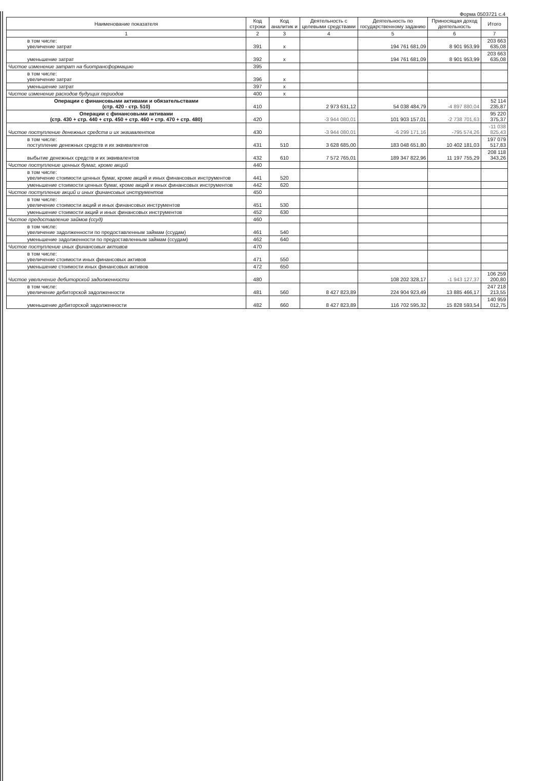Форма 0503721 с.4
| Наименование показателя | Код строки | Код аналитик и | Деятельность с целевыми средствами | Деятельность по государственному заданию | Приносящая доход деятельность | Итого |
| --- | --- | --- | --- | --- | --- | --- |
| 1 | 2 | 3 | 4 | 5 | 6 | 7 |
| в том числе: увеличение затрат | 391 | x | | 194 761 681,09 | 8 901 953,99 | 203 663 635,08 |
| уменьшение затрат | 392 | x | | 194 761 681,09 | 8 901 953,99 | 203 663 635,08 |
| Чистое изменение затрат на биотрансформацию | 395 | | | | | |
| в том числе: увеличение затрат | 396 | x | | | | |
| уменьшение затрат | 397 | x | | | | |
| Чистое изменение расходов будущих периодов | 400 | x | | | | |
| Операции с финансовыми активами и обязательствами (стр. 420 - стр. 510) | 410 | | 2 973 631,12 | 54 038 484,79 | -4 897 880,04 | 52 114 235,87 |
| Операции с финансовыми активами (стр. 430 + стр. 440 + стр. 450 + стр. 460 + стр. 470 + стр. 480) | 420 | | -3 944 080,01 | 101 903 157,01 | -2 738 701,63 | 95 220 375,37 |
| Чистое поступление денежных средств и их эквивалентов | 430 | | -3 944 080,01 | -6 299 171,16 | -795 574,26 | -11 038 825,43 |
| в том числе: поступление денежных средств и их эквивалентов | 431 | 510 | 3 628 685,00 | 183 048 651,80 | 10 402 181,03 | 197 079 517,83 |
| выбытие денежных средств и их эквивалентов | 432 | 610 | 7 572 765,01 | 189 347 822,96 | 11 197 755,29 | 208 118 343,26 |
| Чистое поступление ценных бумаг, кроме акций | 440 | | | | | |
| в том числе: увеличение стоимости ценных бумаг, кроме акций и иных финансовых инструментов | 441 | 520 | | | | |
| уменьшение стоимости ценных бумаг, кроме акций и иных финансовых инструментов | 442 | 620 | | | | |
| Чистое поступление акций и иных финансовых инструментов | 450 | | | | | |
| в том числе: увеличение стоимости акций и иных финансовых инструментов | 451 | 530 | | | | |
| уменьшение стоимости акций и иных финансовых инструментов | 452 | 630 | | | | |
| Чистое предоставление займов (ссуд) | 460 | | | | | |
| в том числе: увеличение задолженности по предоставленным займам (ссудам) | 461 | 540 | | | | |
| уменьшение задолженности по предоставленным займам (ссудам) | 462 | 640 | | | | |
| Чистое поступление иных финансовых активов | 470 | | | | | |
| в том числе: увеличение стоимости иных финансовых активов | 471 | 550 | | | | |
| уменьшение стоимости иных финансовых активов | 472 | 650 | | | | |
| Чистое увеличение дебиторской задолженности | 480 | | | 108 202 328,17 | -1 943 127,37 | 106 259 200,80 |
| в том числе: увеличение дебиторской задолженности | 481 | 560 | 8 427 823,89 | 224 904 923,49 | 13 885 466,17 | 247 218 213,55 |
| уменьшение дебиторской задолженности | 482 | 660 | 8 427 823,89 | 116 702 595,32 | 15 828 593,54 | 140 959 012,75 |